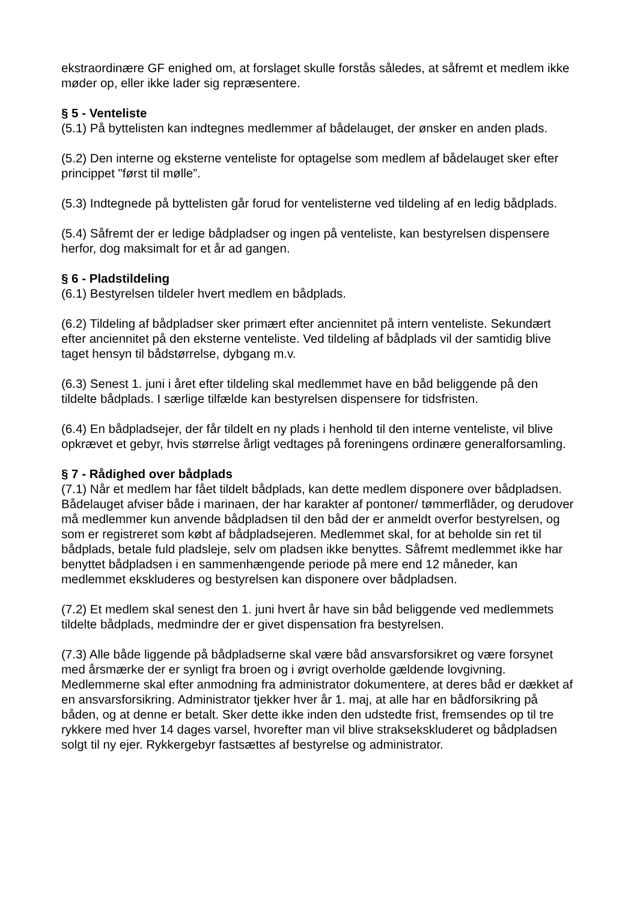ekstraordinære GF enighed om, at forslaget skulle forstås således, at såfremt et medlem ikke møder op, eller ikke lader sig repræsentere.
§ 5 - Venteliste
(5.1) På byttelisten kan indtegnes medlemmer af bådelauget, der ønsker en anden plads.
(5.2) Den interne og eksterne venteliste for optagelse som medlem af bådelauget sker efter princippet "først til mølle”.
(5.3) Indtegnede på byttelisten går forud for ventelisterne ved tildeling af en ledig bådplads.
(5.4) Såfremt der er ledige bådpladser og ingen på venteliste, kan bestyrelsen dispensere herfor, dog maksimalt for et år ad gangen.
§ 6 - Pladstildeling
(6.1) Bestyrelsen tildeler hvert medlem en bådplads.
(6.2) Tildeling af bådpladser sker primært efter anciennitet på intern venteliste. Sekundært efter anciennitet på den eksterne venteliste. Ved tildeling af bådplads vil der samtidig blive taget hensyn til bådstørrelse, dybgang m.v.
(6.3) Senest 1. juni i året efter tildeling skal medlemmet have en båd beliggende på den tildelte bådplads. I særlige tilfælde kan bestyrelsen dispensere for tidsfristen.
(6.4) En bådpladsejer, der får tildelt en ny plads i henhold til den interne venteliste, vil blive opkrævet et gebyr, hvis størrelse årligt vedtages på foreningens ordinære generalforsamling.
§ 7 - Rådighed over bådplads
(7.1) Når et medlem har fået tildelt bådplads, kan dette medlem disponere over bådpladsen. Bådelauget afviser både i marinaen, der har karakter af pontoner/ tømmerflåder, og derudover må medlemmer kun anvende bådpladsen til den båd der er anmeldt overfor bestyrelsen, og som er registreret som købt af bådpladsejeren. Medlemmet skal, for at beholde sin ret til bådplads, betale fuld pladsleje, selv om pladsen ikke benyttes. Såfremt medlemmet ikke har benyttet bådpladsen i en sammenhængende periode på mere end 12 måneder, kan medlemmet ekskluderes og bestyrelsen kan disponere over bådpladsen.
(7.2) Et medlem skal senest den 1. juni hvert år have sin båd beliggende ved medlemmets tildelte bådplads, medmindre der er givet dispensation fra bestyrelsen.
(7.3) Alle både liggende på bådpladserne skal være båd ansvarsforsikret og være forsynet med årsmærke der er synligt fra broen og i øvrigt overholde gældende lovgivning. Medlemmerne skal efter anmodning fra administrator dokumentere, at deres båd er dækket af en ansvarsforsikring. Administrator tjekker hver år 1. maj, at alle har en bådforsikring på båden, og at denne er betalt. Sker dette ikke inden den udstedte frist, fremsendes op til tre rykkere med hver 14 dages varsel, hvorefter man vil blive straksekskluderet og bådpladsen solgt til ny ejer. Rykkergebyr fastsættes af bestyrelse og administrator.